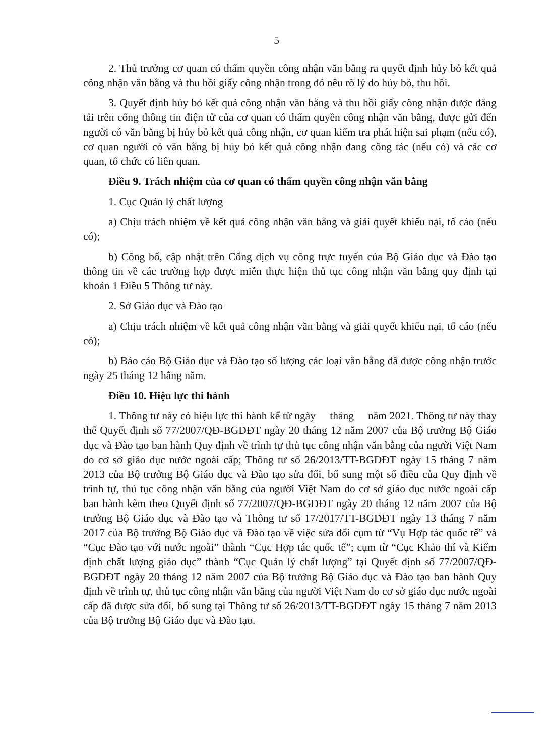5
2. Thủ trưởng cơ quan có thẩm quyền công nhận văn bằng ra quyết định hủy bỏ kết quả công nhận văn bằng và thu hồi giấy công nhận trong đó nêu rõ lý do hủy bỏ, thu hồi.
3. Quyết định hủy bỏ kết quả công nhận văn bằng và thu hồi giấy công nhận được đăng tải trên cổng thông tin điện tử của cơ quan có thẩm quyền công nhận văn bằng, được gửi đến người có văn bằng bị hủy bỏ kết quả công nhận, cơ quan kiểm tra phát hiện sai phạm (nếu có), cơ quan người có văn bằng bị hủy bỏ kết quả công nhận đang công tác (nếu có) và các cơ quan, tổ chức có liên quan.
Điều 9. Trách nhiệm của cơ quan có thẩm quyền công nhận văn bằng
1. Cục Quản lý chất lượng
a) Chịu trách nhiệm về kết quả công nhận văn bằng và giải quyết khiếu nại, tố cáo (nếu có);
b) Công bố, cập nhật trên Cổng dịch vụ công trực tuyến của Bộ Giáo dục và Đào tạo thông tin về các trường hợp được miễn thực hiện thủ tục công nhận văn bằng quy định tại khoản 1 Điều 5 Thông tư này.
2. Sở Giáo dục và Đào tạo
a) Chịu trách nhiệm về kết quả công nhận văn bằng và giải quyết khiếu nại, tố cáo (nếu có);
b) Báo cáo Bộ Giáo dục và Đào tạo số lượng các loại văn bằng đã được công nhận trước ngày 25 tháng 12 hằng năm.
Điều 10. Hiệu lực thi hành
1. Thông tư này có hiệu lực thi hành kể từ ngày tháng năm 2021. Thông tư này thay thế Quyết định số 77/2007/QĐ-BGDĐT ngày 20 tháng 12 năm 2007 của Bộ trưởng Bộ Giáo dục và Đào tạo ban hành Quy định về trình tự thủ tục công nhận văn bằng của người Việt Nam do cơ sở giáo dục nước ngoài cấp; Thông tư số 26/2013/TT-BGDĐT ngày 15 tháng 7 năm 2013 của Bộ trưởng Bộ Giáo dục và Đào tạo sửa đổi, bổ sung một số điều của Quy định về trình tự, thủ tục công nhận văn bằng của người Việt Nam do cơ sở giáo dục nước ngoài cấp ban hành kèm theo Quyết định số 77/2007/QĐ-BGDĐT ngày 20 tháng 12 năm 2007 của Bộ trưởng Bộ Giáo dục và Đào tạo và Thông tư số 17/2017/TT-BGDĐT ngày 13 tháng 7 năm 2017 của Bộ trưởng Bộ Giáo dục và Đào tạo về việc sửa đổi cụm từ “Vụ Hợp tác quốc tế” và “Cục Đào tạo với nước ngoài” thành “Cục Hợp tác quốc tế”; cụm từ “Cục Khảo thí và Kiểm định chất lượng giáo dục” thành “Cục Quản lý chất lượng” tại Quyết định số 77/2007/QĐ-BGDĐT ngày 20 tháng 12 năm 2007 của Bộ trưởng Bộ Giáo dục và Đào tạo ban hành Quy định về trình tự, thủ tục công nhận văn bằng của người Việt Nam do cơ sở giáo dục nước ngoài cấp đã được sửa đổi, bổ sung tại Thông tư số 26/2013/TT-BGDĐT ngày 15 tháng 7 năm 2013 của Bộ trưởng Bộ Giáo dục và Đào tạo.